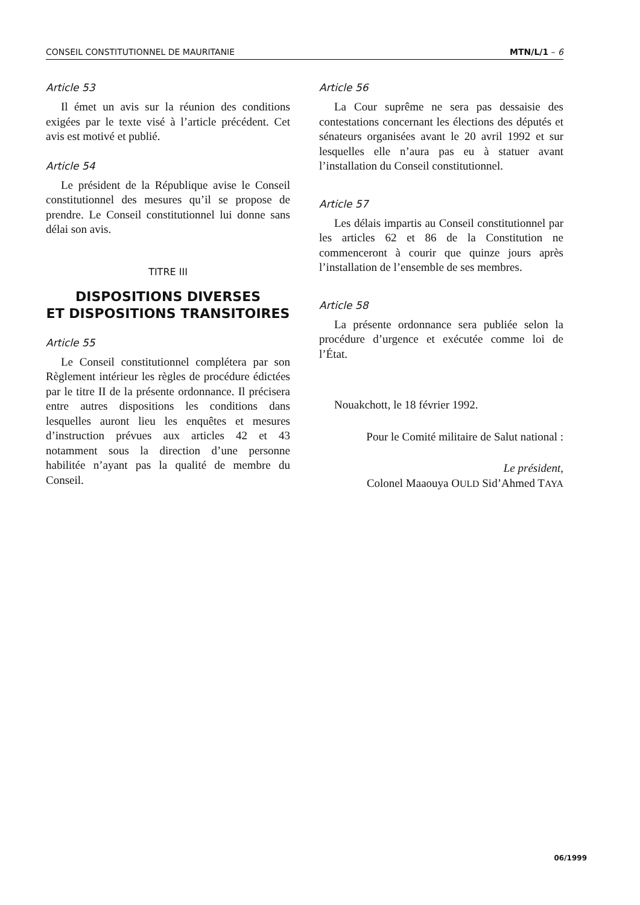CONSEIL CONSTITUTIONNEL DE MAURITANIE MTN/L/1 – 6
Article 53
Il émet un avis sur la réunion des conditions exigées par le texte visé à l’article précédent. Cet avis est motivé et publié.
Article 54
Le président de la République avise le Conseil constitutionnel des mesures qu’il se propose de prendre. Le Conseil constitutionnel lui donne sans délai son avis.
TITRE III
DISPOSITIONS DIVERSES
ET DISPOSITIONS TRANSITOIRES
Article 55
Le Conseil constitutionnel complétera par son Règlement intérieur les règles de procédure édictées par le titre II de la présente ordonnance. Il précisera entre autres dispositions les conditions dans lesquelles auront lieu les enquêtes et mesures d’instruction prévues aux articles 42 et 43 notamment sous la direction d’une personne habilitée n’ayant pas la qualité de membre du Conseil.
Article 56
La Cour suprême ne sera pas dessaisie des contestations concernant les élections des députés et sénateurs organisées avant le 20 avril 1992 et sur lesquelles elle n’aura pas eu à statuer avant l’installation du Conseil constitutionnel.
Article 57
Les délais impartis au Conseil constitutionnel par les articles 62 et 86 de la Constitution ne commenceront à courir que quinze jours après l’installation de l’ensemble de ses membres.
Article 58
La présente ordonnance sera publiée selon la procédure d’urgence et exécutée comme loi de l’État.
Nouakchott, le 18 février 1992.
Pour le Comité militaire de Salut national :
Le président,
Colonel Maaouya OULD Sid’Ahmed TAYA
06/1999